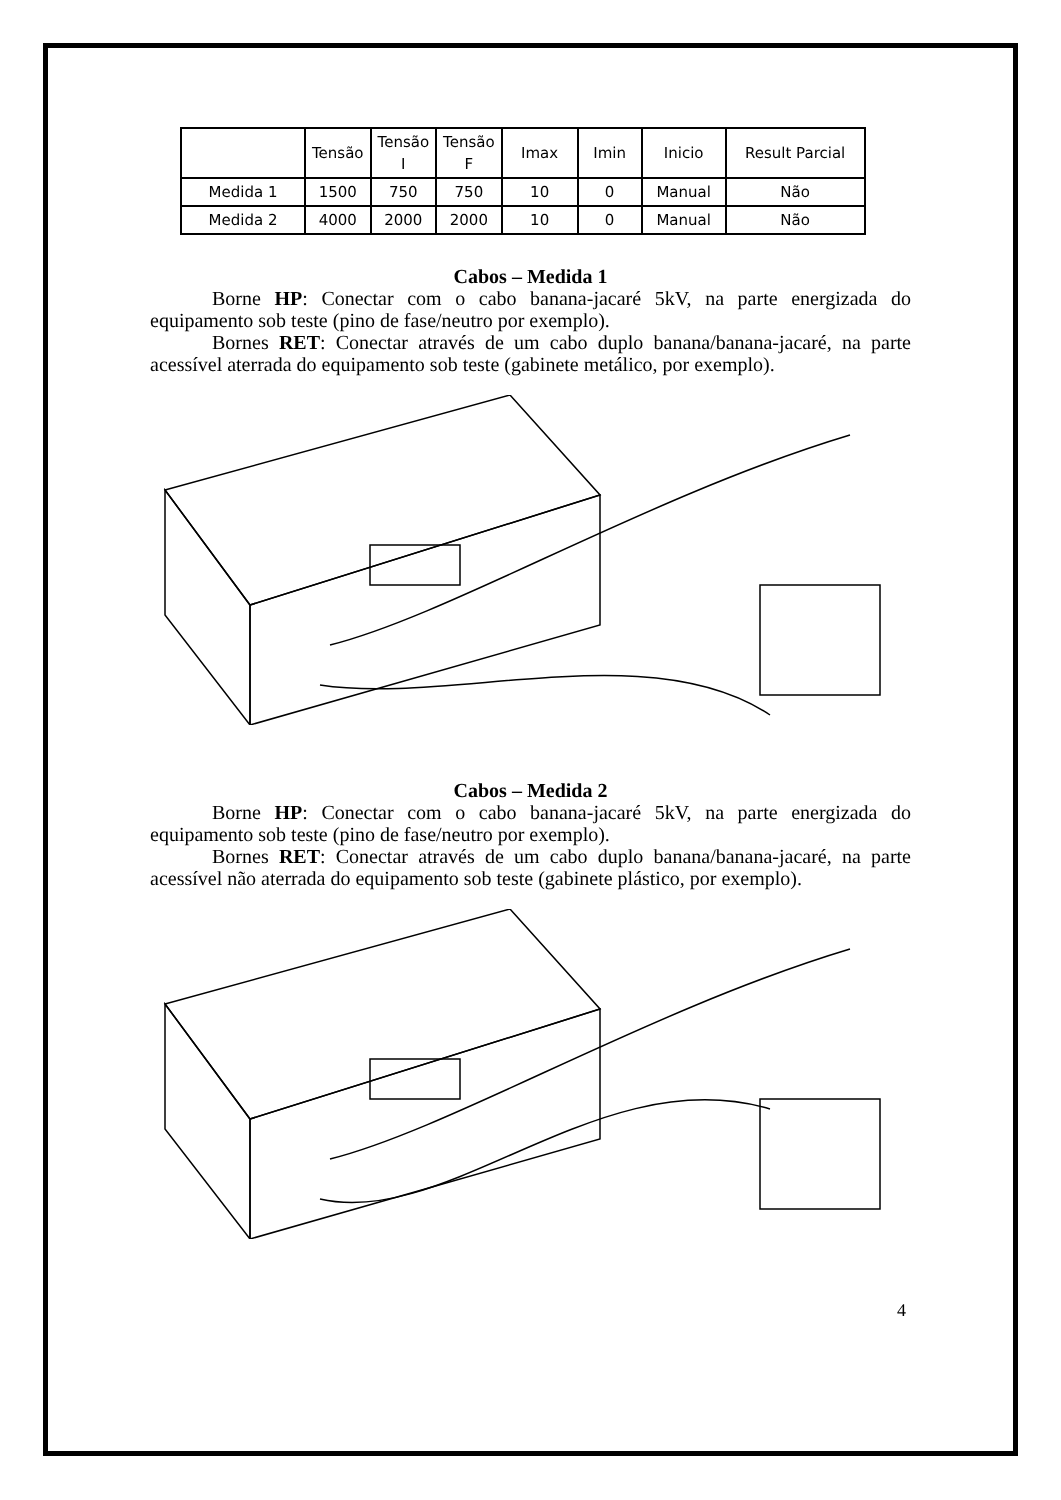| | Tensão | Tensão I | Tensão F | Imax | Imin | Inicio | Result Parcial |
| Medida 1 | 1500 | 750 | 750 | 10 | 0 | Manual | Não |
| Medida 2 | 4000 | 2000 | 2000 | 10 | 0 | Manual | Não |
Cabos – Medida 1
Borne HP: Conectar com o cabo banana-jacaré 5kV, na parte energizada do equipamento sob teste (pino de fase/neutro por exemplo).
Bornes RET: Conectar através de um cabo duplo banana/banana-jacaré, na parte acessível aterrada do equipamento sob teste (gabinete metálico, por exemplo).
Cabos – Medida 2
Borne HP: Conectar com o cabo banana-jacaré 5kV, na parte energizada do equipamento sob teste (pino de fase/neutro por exemplo).
Bornes RET: Conectar através de um cabo duplo banana/banana-jacaré, na parte acessível não aterrada do equipamento sob teste (gabinete plástico, por exemplo).
4